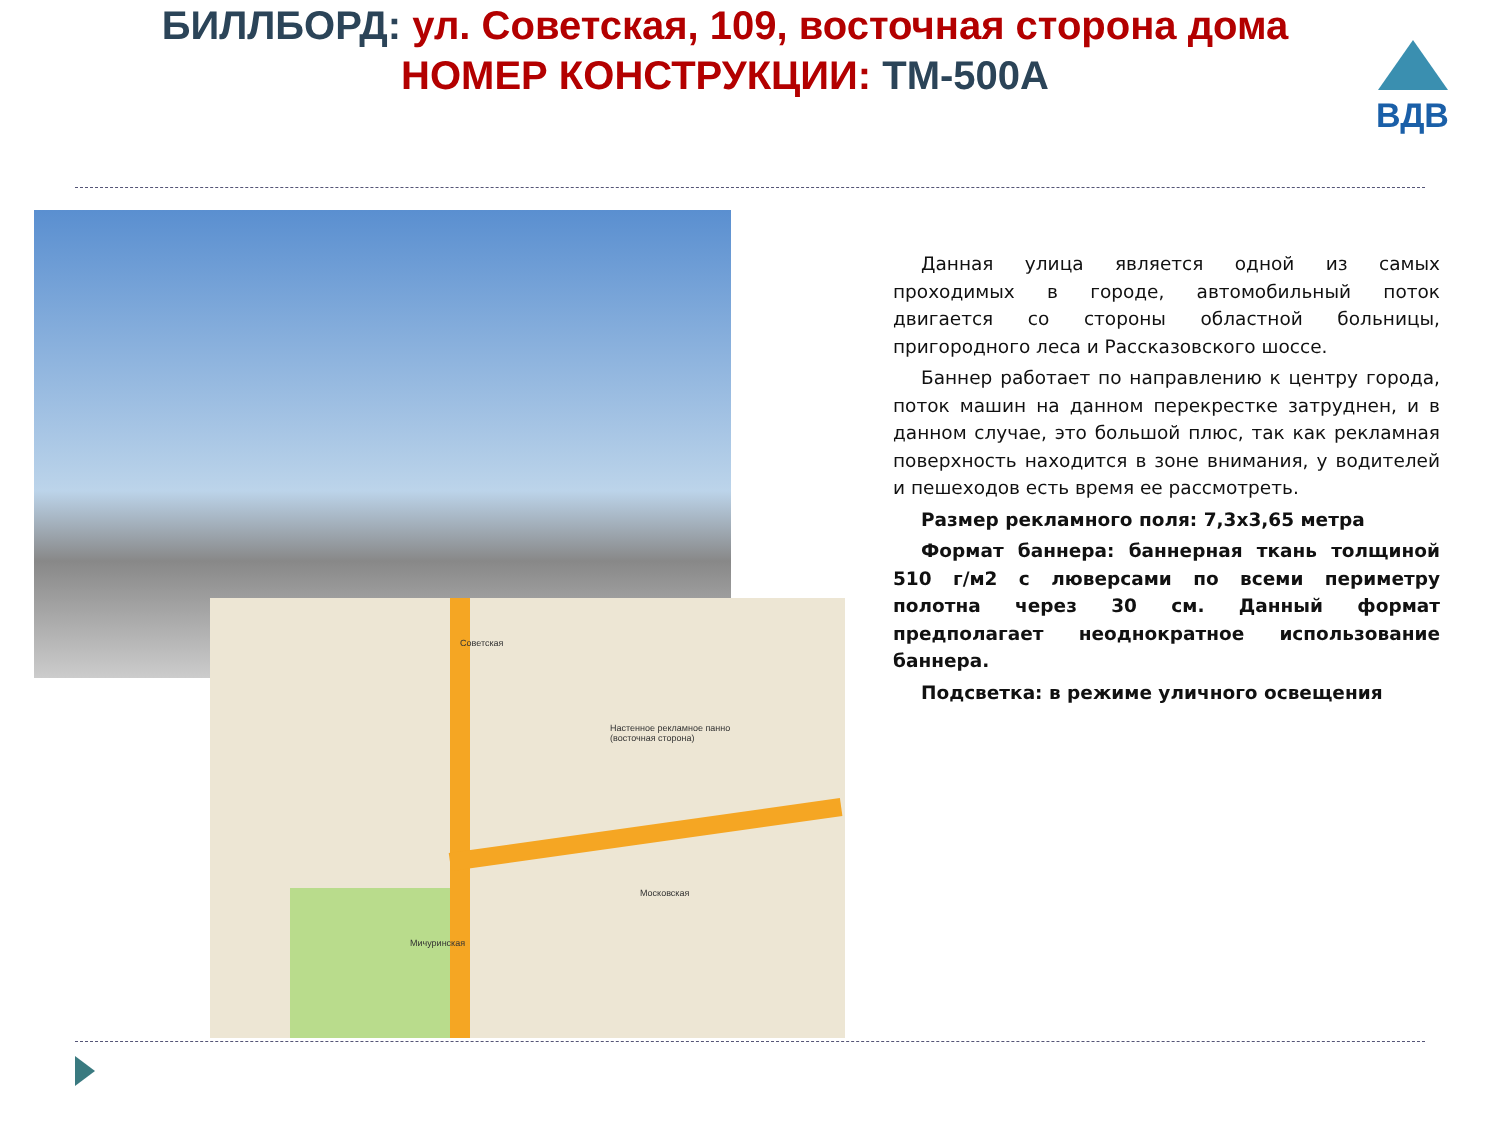БИЛЛБОРД: ул. Советская, 109, восточная сторона дома
НОМЕР КОНСТРУКЦИИ: ТМ-500А
ВДВ
Настенное рекламное панно
(восточная сторона)
Мичуринская
Московская
Советская
Данная улица является одной из самых проходимых в городе, автомобильный поток двигается со стороны областной больницы, пригородного леса и Рассказовского шоссе.
Баннер работает по направлению к центру города, поток машин на данном перекрестке затруднен, и в данном случае, это большой плюс, так как рекламная поверхность находится в зоне внимания, у водителей и пешеходов есть время ее рассмотреть.
Размер рекламного поля: 7,3х3,65 метра
Формат баннера: баннерная ткань толщиной 510 г/м2 с люверсами по всеми периметру полотна через 30 см. Данный формат предполагает неоднократное использование баннера.
Подсветка: в режиме уличного освещения